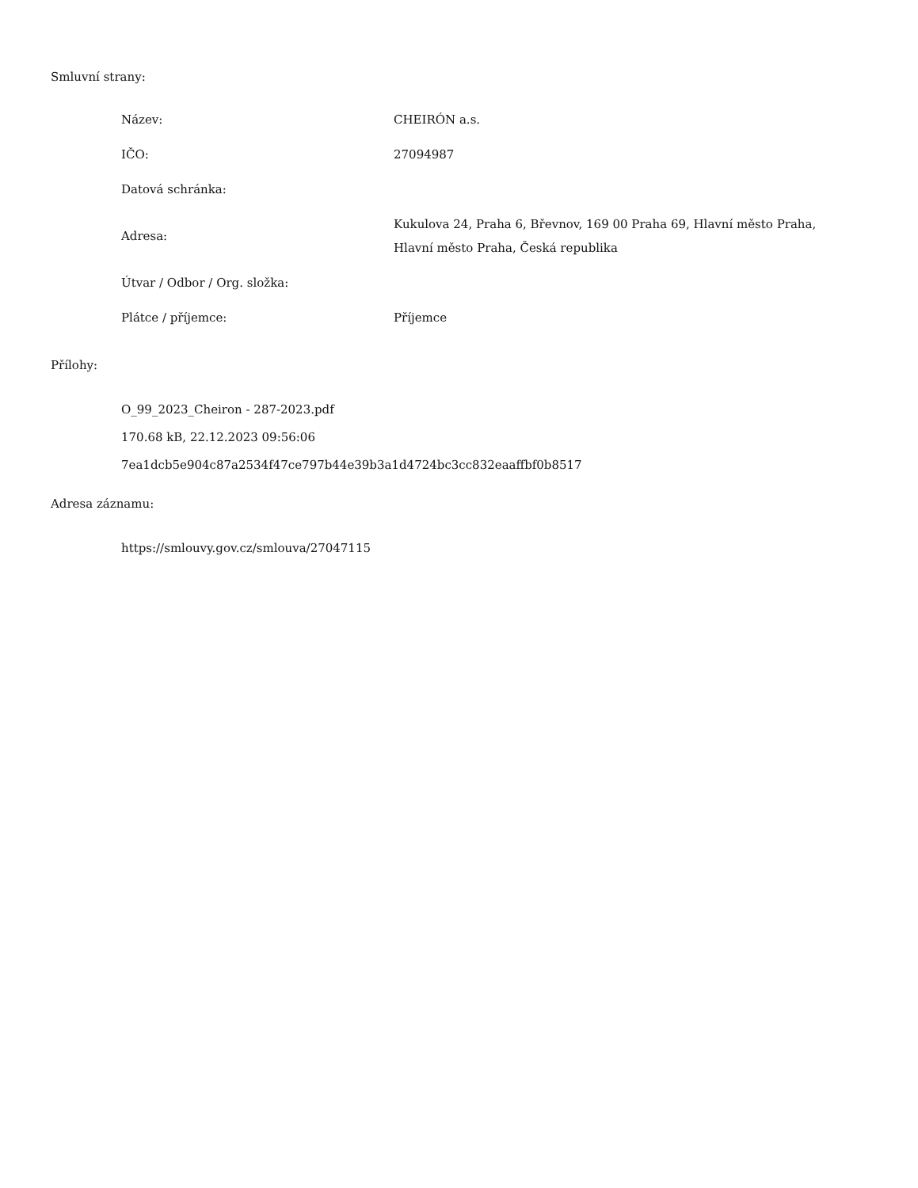Smluvní strany:
| Název: | CHEIRÓN a.s. |
| IČO: | 27094987 |
| Datová schránka: | |
| Adresa: | Kukulova 24, Praha 6, Břevnov, 169 00 Praha 69, Hlavní město Praha, Hlavní město Praha, Česká republika |
| Útvar / Odbor / Org. složka: | |
| Plátce / příjemce: | Příjemce |
Přílohy:
O_99_2023_Cheiron - 287-2023.pdf
170.68 kB, 22.12.2023 09:56:06
7ea1dcb5e904c87a2534f47ce797b44e39b3a1d4724bc3cc832eaaffbf0b8517
Adresa záznamu:
https://smlouvy.gov.cz/smlouva/27047115